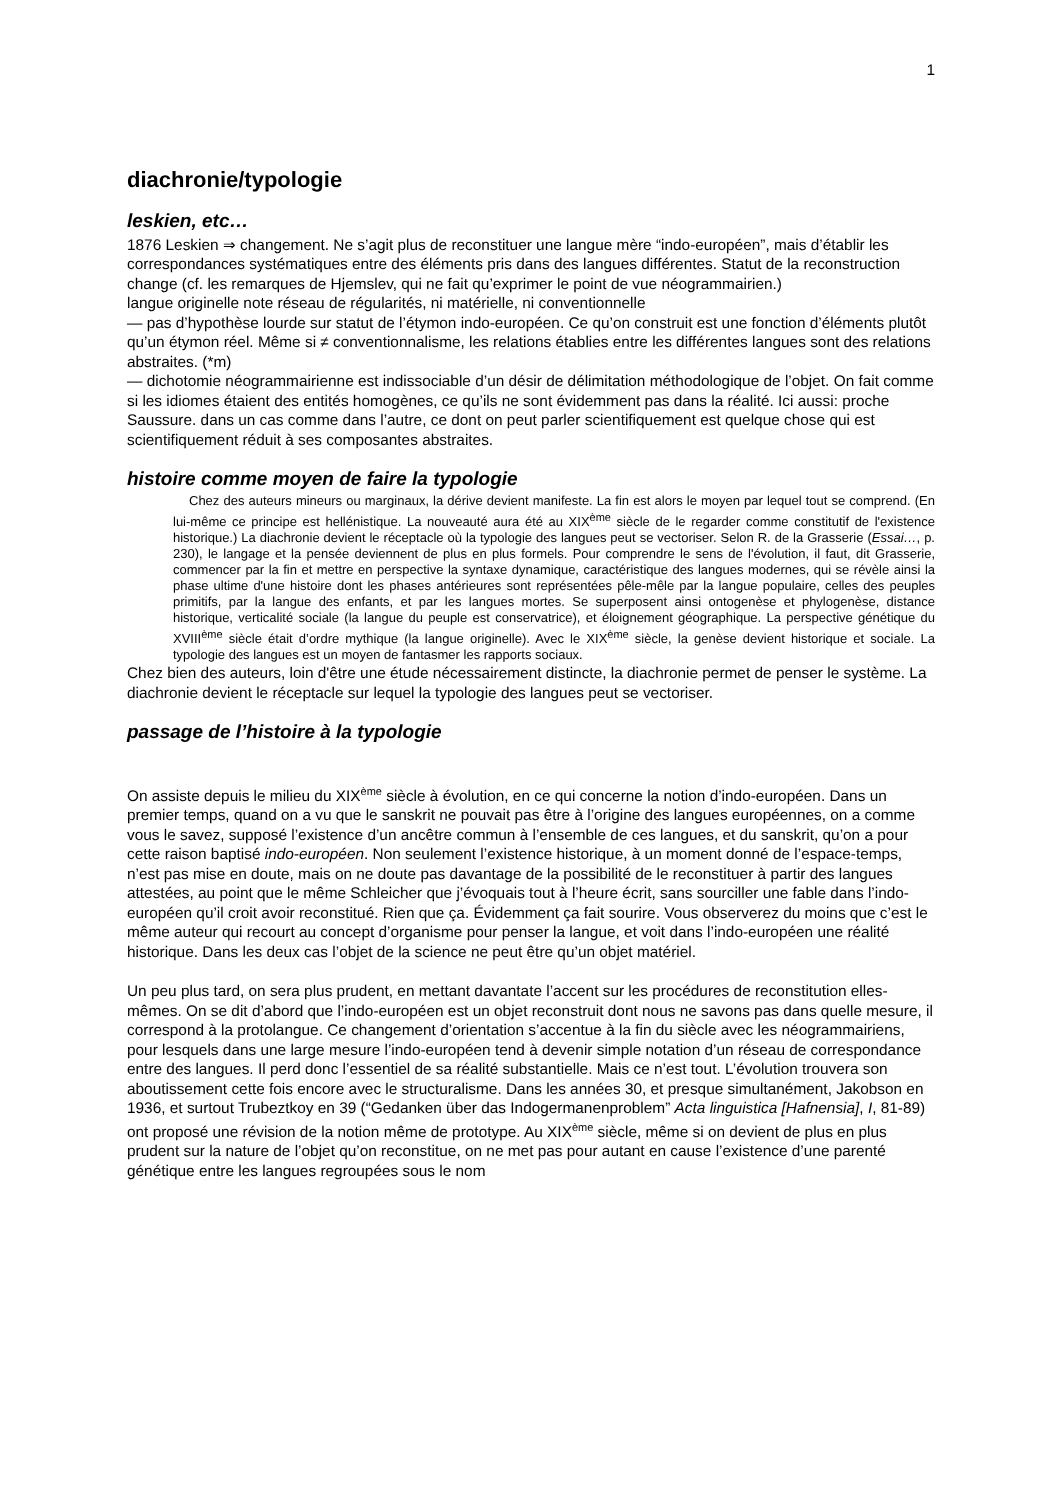1
diachronie/typologie
leskien, etc…
1876 Leskien ⇒ changement. Ne s’agit plus de reconstituer une langue mère “indo-européen”, mais d’établir les correspondances systématiques entre des éléments pris dans des langues différentes. Statut de la reconstruction change (cf. les remarques de Hjemslev, qui ne fait qu’exprimer le point de vue néogrammairien.)
langue originelle note réseau de régularités, ni matérielle, ni conventionnelle
— pas d’hypothèse lourde sur statut de l’étymon indo-européen. Ce qu’on construit est une fonction d’éléments plutôt qu’un étymon réel. Même si ≠ conventionnalisme, les relations établies entre les différentes langues sont des relations abstraites. (*m)
— dichotomie néogrammairienne est indissociable d’un désir de délimitation méthodologique de l’objet. On fait comme si les idiomes étaient des entités homogènes, ce qu’ils ne sont évidemment pas dans la réalité. Ici aussi: proche Saussure. dans un cas comme dans l’autre, ce dont on peut parler scientifiquement est quelque chose qui est scientifiquement réduit à ses composantes abstraites.
histoire comme moyen de faire la typologie
Chez des auteurs mineurs ou marginaux, la dérive devient manifeste. La fin est alors le moyen par lequel tout se comprend. (En lui-même ce principe est hellénistique. La nouveauté aura été au XIX<sup>ème</sup> siècle de le regarder comme constitutif de l'existence historique.) La diachronie devient le réceptacle où la typologie des langues peut se vectoriser. Selon R. de la Grasserie (Essai…, p. 230), le langage et la pensée deviennent de plus en plus formels. Pour comprendre le sens de l'évolution, il faut, dit Grasserie, commencer par la fin et mettre en perspective la syntaxe dynamique, caractéristique des langues modernes, qui se révèle ainsi la phase ultime d'une histoire dont les phases antérieures sont représentées pêle-mêle par la langue populaire, celles des peuples primitifs, par la langue des enfants, et par les langues mortes. Se superposent ainsi ontogenèse et phylogenèse, distance historique, verticalité sociale (la langue du peuple est conservatrice), et éloignement géographique. La perspective génétique du XVIII<sup>ème</sup> siècle était d’ordre mythique (la langue originelle). Avec le XIX<sup>ème</sup> siècle, la genèse devient historique et sociale. La typologie des langues est un moyen de fantasmer les rapports sociaux.
Chez bien des auteurs, loin d'être une étude nécessairement distincte, la diachronie permet de penser le système. La diachronie devient le réceptacle sur lequel la typologie des langues peut se vectoriser.
passage de l’histoire à la typologie
On assiste depuis le milieu du XIX<sup>ème</sup> siècle à évolution, en ce qui concerne la notion d’indo-européen. Dans un premier temps, quand on a vu que le sanskrit ne pouvait pas être à l’origine des langues européennes, on a comme vous le savez, supposé l’existence d’un ancêtre commun à l’ensemble de ces langues, et du sanskrit, qu’on a pour cette raison baptisé indo-européen. Non seulement l’existence historique, à un moment donné de l’espace-temps, n’est pas mise en doute, mais on ne doute pas davantage de la possibilité de le reconstituer à partir des langues attestées, au point que le même Schleicher que j’évoquais tout à l’heure écrit, sans sourciller une fable dans l’indo-européen qu’il croit avoir reconstitué. Rien que ça. Évidemment ça fait sourire. Vous observerez du moins que c’est le même auteur qui recourt au concept d’organisme pour penser la langue, et voit dans l’indo-européen une réalité historique. Dans les deux cas l’objet de la science ne peut être qu’un objet matériel.
Un peu plus tard, on sera plus prudent, en mettant davantate l’accent sur les procédures de reconstitution elles-mêmes. On se dit d’abord que l’indo-européen est un objet reconstruit dont nous ne savons pas dans quelle mesure, il correspond à la protolangue. Ce changement d’orientation s’accentue à la fin du siècle avec les néogrammairiens, pour lesquels dans une large mesure l’indo-européen tend à devenir simple notation d’un réseau de correspondance entre des langues. Il perd donc l’essentiel de sa réalité substantielle. Mais ce n’est tout. L’évolution trouvera son aboutissement cette fois encore avec le structuralisme. Dans les années 30, et presque simultanément, Jakobson en 1936, et surtout Trubeztkoy en 39 (“Gedanken über das Indogermanenproblem” Acta linguistica [Hafnensia], I, 81-89) ont proposé une révision de la notion même de prototype. Au XIX<sup>ème</sup> siècle, même si on devient de plus en plus prudent sur la nature de l’objet qu’on reconstitue, on ne met pas pour autant en cause l’existence d’une parenté génétique entre les langues regroupées sous le nom